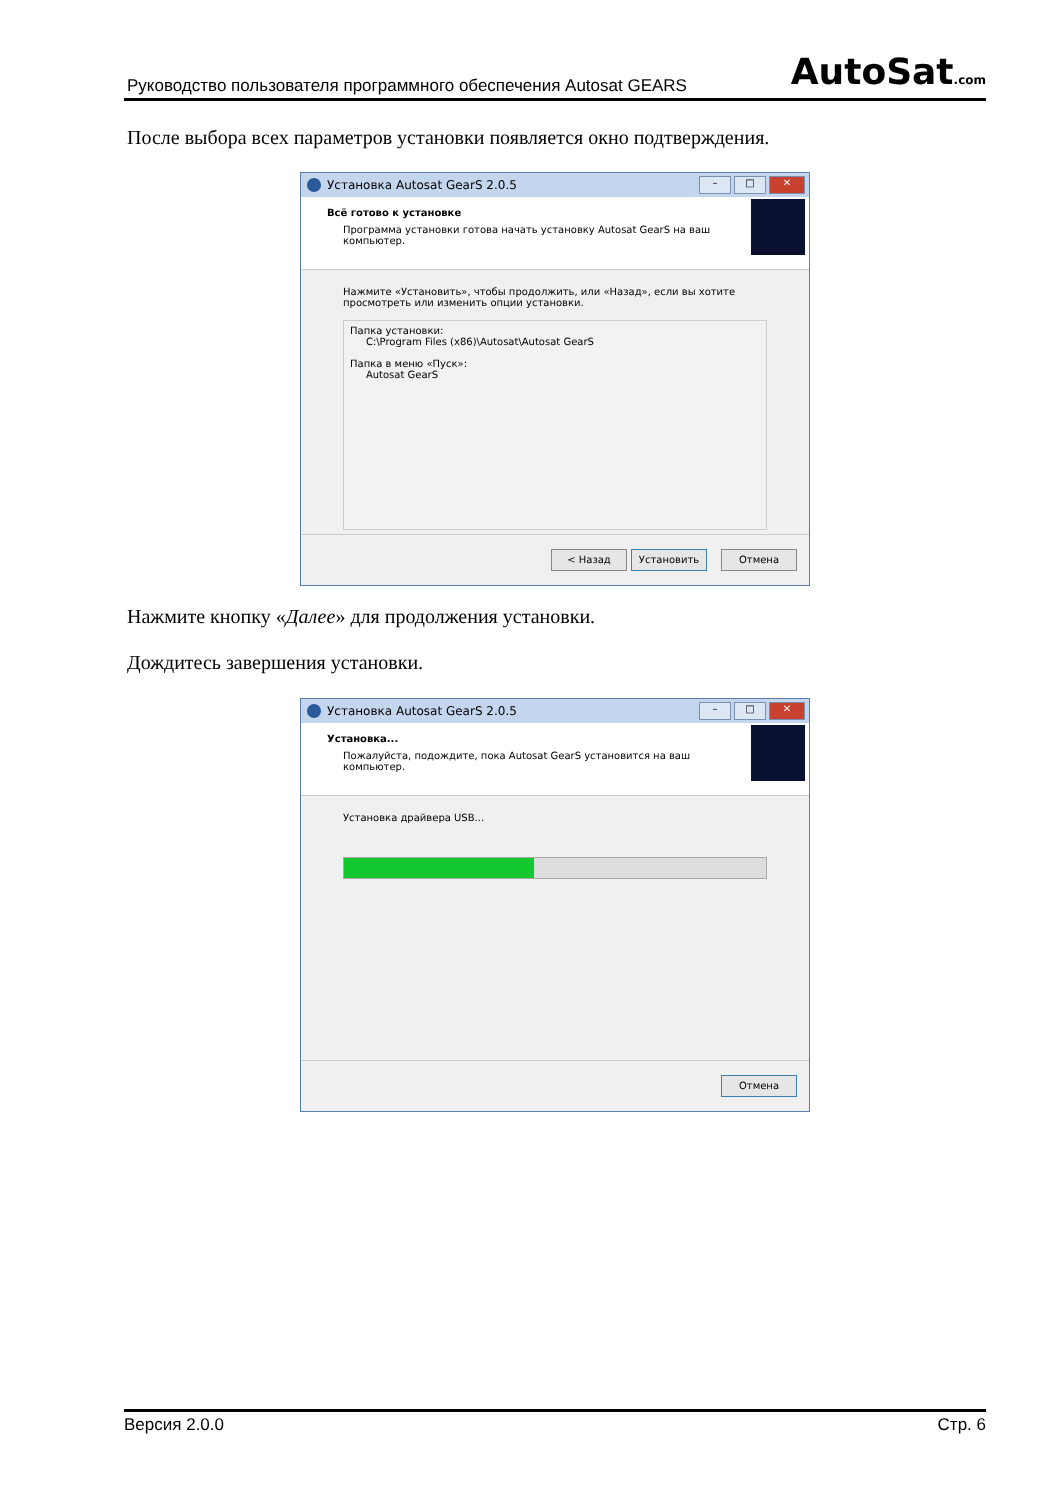Руководство пользователя программного обеспечения Autosat GEARS AutoSat.com
После выбора всех параметров установки появляется окно подтверждения.
Установка Autosat GearS 2.0.5 – □ ✕
Всё готово к установке
Программа установки готова начать установку Autosat GearS на ваш компьютер.
Нажмите «Установить», чтобы продолжить, или «Назад», если вы хотите просмотреть или изменить опции установки.
Папка установки:
C:\Program Files (x86)\Autosat\Autosat GearS
Папка в меню «Пуск»:
Autosat GearS
< Назад Установить Отмена
Нажмите кнопку «Далее» для продолжения установки.
Дождитесь завершения установки.
Установка Autosat GearS 2.0.5 – □ ✕
Установка...
Пожалуйста, подождите, пока Autosat GearS установится на ваш компьютер.
Установка драйвера USB...
Отмена
Версия 2.0.0 Стр. 6